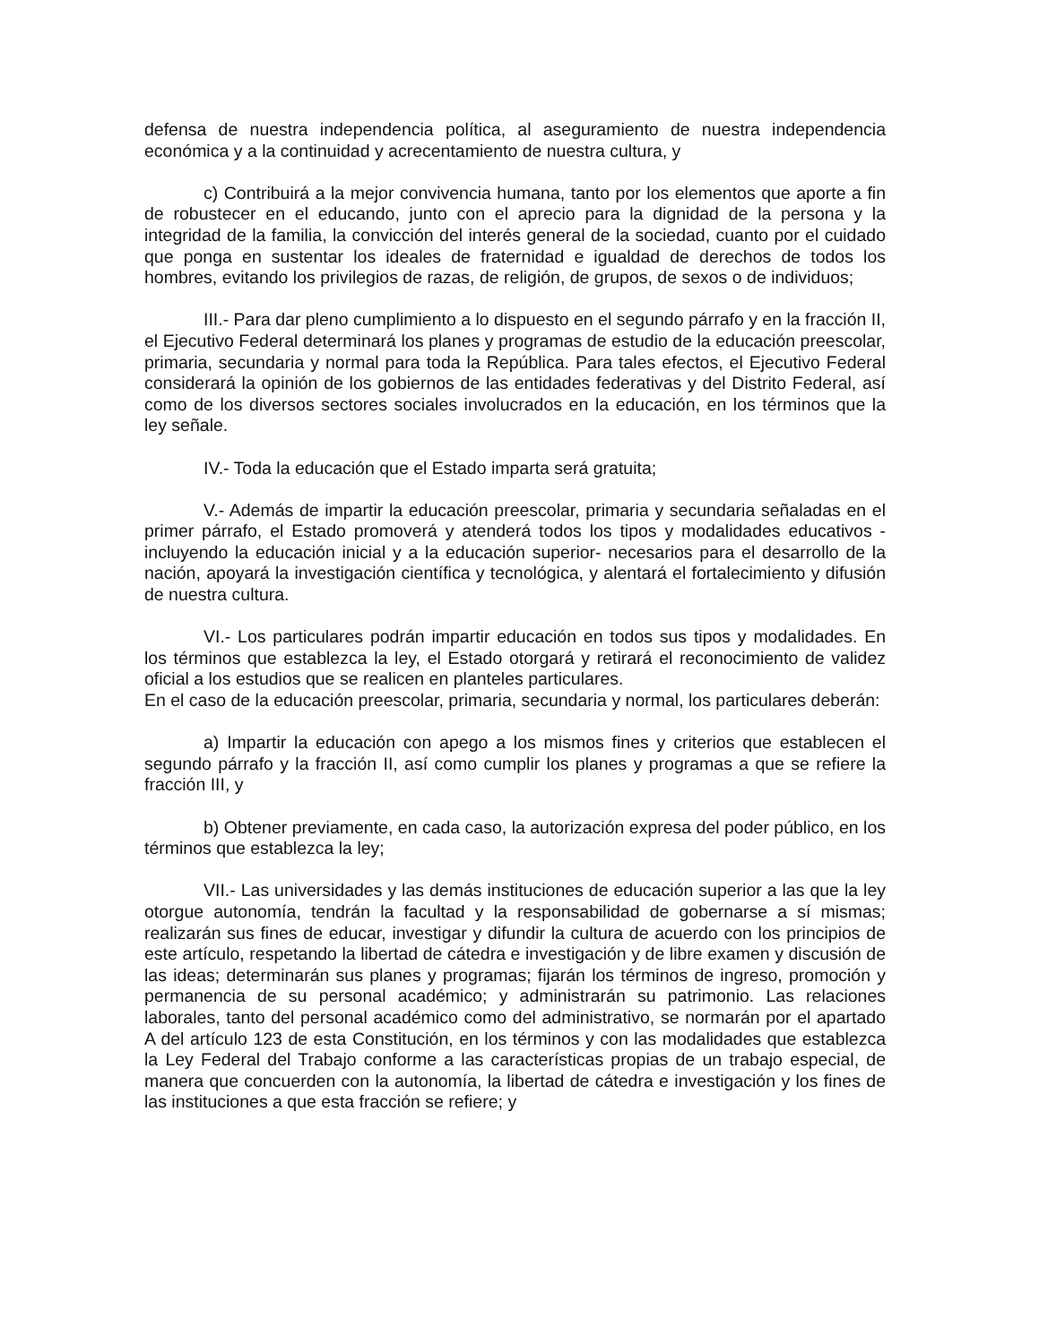defensa de nuestra independencia política, al aseguramiento de nuestra independencia económica y a la continuidad y acrecentamiento de nuestra cultura, y
c) Contribuirá a la mejor convivencia humana, tanto por los elementos que aporte a fin de robustecer en el educando, junto con el aprecio para la dignidad de la persona y la integridad de la familia, la convicción del interés general de la sociedad, cuanto por el cuidado que ponga en sustentar los ideales de fraternidad e igualdad de derechos de todos los hombres, evitando los privilegios de razas, de religión, de grupos, de sexos o de individuos;
III.- Para dar pleno cumplimiento a lo dispuesto en el segundo párrafo y en la fracción II, el Ejecutivo Federal determinará los planes y programas de estudio de la educación preescolar, primaria, secundaria y normal para toda la República. Para tales efectos, el Ejecutivo Federal considerará la opinión de los gobiernos de las entidades federativas y del Distrito Federal, así como de los diversos sectores sociales involucrados en la educación, en los términos que la ley señale.
IV.- Toda la educación que el Estado imparta será gratuita;
V.- Además de impartir la educación preescolar, primaria y secundaria señaladas en el primer párrafo, el Estado promoverá y atenderá todos los tipos y modalidades educativos -incluyendo la educación inicial y a la educación superior- necesarios para el desarrollo de la nación, apoyará la investigación científica y tecnológica, y alentará el fortalecimiento y difusión de nuestra cultura.
VI.- Los particulares podrán impartir educación en todos sus tipos y modalidades. En los términos que establezca la ley, el Estado otorgará y retirará el reconocimiento de validez oficial a los estudios que se realicen en planteles particulares.
En el caso de la educación preescolar, primaria, secundaria y normal, los particulares deberán:
a) Impartir la educación con apego a los mismos fines y criterios que establecen el segundo párrafo y la fracción II, así como cumplir los planes y programas a que se refiere la fracción III, y
b) Obtener previamente, en cada caso, la autorización expresa del poder público, en los términos que establezca la ley;
VII.- Las universidades y las demás instituciones de educación superior a las que la ley otorgue autonomía, tendrán la facultad y la responsabilidad de gobernarse a sí mismas; realizarán sus fines de educar, investigar y difundir la cultura de acuerdo con los principios de este artículo, respetando la libertad de cátedra e investigación y de libre examen y discusión de las ideas; determinarán sus planes y programas; fijarán los términos de ingreso, promoción y permanencia de su personal académico; y administrarán su patrimonio. Las relaciones laborales, tanto del personal académico como del administrativo, se normarán por el apartado A del artículo 123 de esta Constitución, en los términos y con las modalidades que establezca la Ley Federal del Trabajo conforme a las características propias de un trabajo especial, de manera que concuerden con la autonomía, la libertad de cátedra e investigación y los fines de las instituciones a que esta fracción se refiere; y